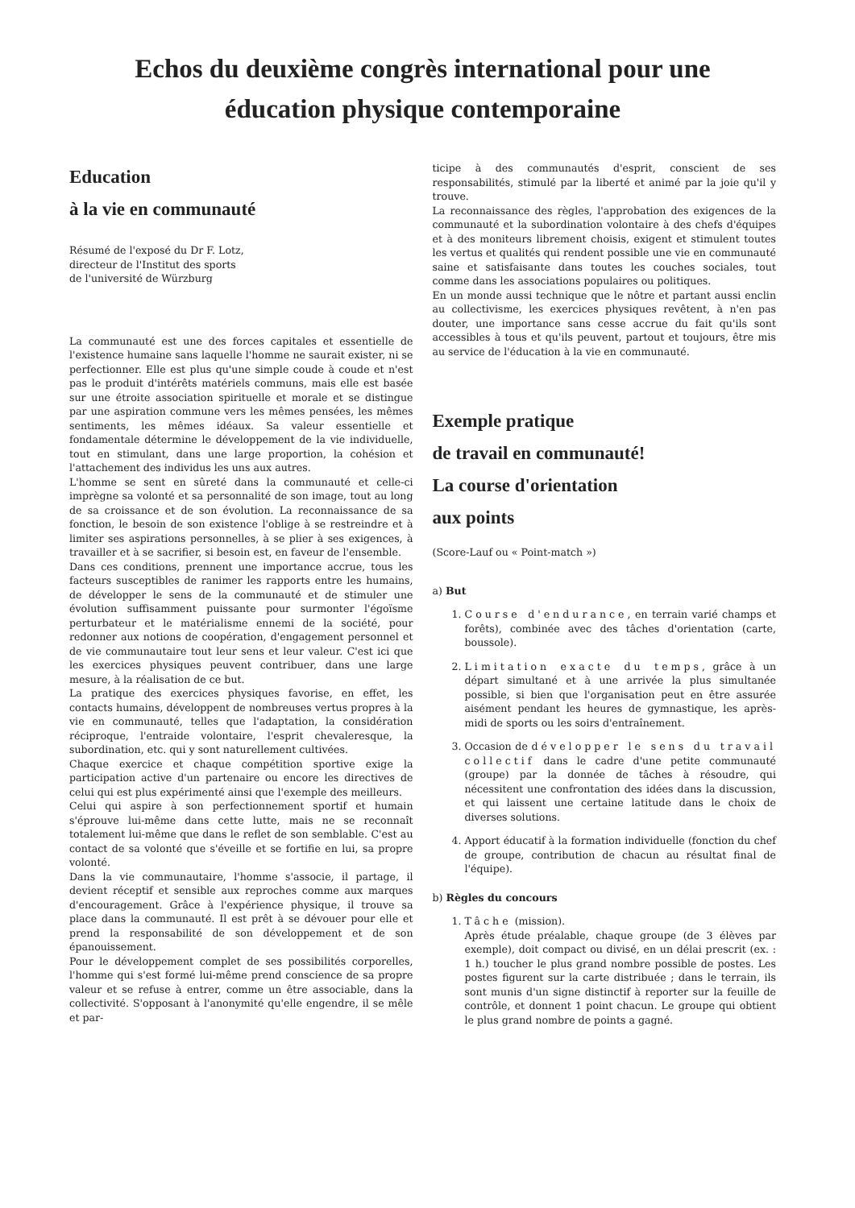Echos du deuxième congrès international pour une
éducation physique contemporaine
Education
à la vie en communauté
Résumé de l'exposé du Dr F. Lotz,
directeur de l'Institut des sports
de l'université de Würzburg
La communauté est une des forces capitales et essentielle de l'existence humaine sans laquelle l'homme ne saurait exister, ni se perfectionner. Elle est plus qu'une simple coude à coude et n'est pas le produit d'intérêts matériels communs, mais elle est basée sur une étroite association spirituelle et morale et se distingue par une aspiration commune vers les mêmes pensées, les mêmes sentiments, les mêmes idéaux. Sa valeur essentielle et fondamentale détermine le développement de la vie individuelle, tout en stimulant, dans une large proportion, la cohésion et l'attachement des individus les uns aux autres.
L'homme se sent en sûreté dans la communauté et celle-ci imprègne sa volonté et sa personnalité de son image, tout au long de sa croissance et de son évolution. La reconnaissance de sa fonction, le besoin de son existence l'oblige à se restreindre et à limiter ses aspirations personnelles, à se plier à ses exigences, à travailler et à se sacrifier, si besoin est, en faveur de l'ensemble.
Dans ces conditions, prennent une importance accrue, tous les facteurs susceptibles de ranimer les rapports entre les humains, de développer le sens de la communauté et de stimuler une évolution suffisamment puissante pour surmonter l'égoïsme perturbateur et le matérialisme ennemi de la société, pour redonner aux notions de coopération, d'engagement personnel et de vie communautaire tout leur sens et leur valeur. C'est ici que les exercices physiques peuvent contribuer, dans une large mesure, à la réalisation de ce but.
La pratique des exercices physiques favorise, en effet, les contacts humains, développent de nombreuses vertus propres à la vie en communauté, telles que l'adaptation, la considération réciproque, l'entraide volontaire, l'esprit chevaleresque, la subordination, etc. qui y sont naturellement cultivées.
Chaque exercice et chaque compétition sportive exige la participation active d'un partenaire ou encore les directives de celui qui est plus expérimenté ainsi que l'exemple des meilleurs.
Celui qui aspire à son perfectionnement sportif et humain s'éprouve lui-même dans cette lutte, mais ne se reconnaît totalement lui-même que dans le reflet de son semblable. C'est au contact de sa volonté que s'éveille et se fortifie en lui, sa propre volonté.
Dans la vie communautaire, l'homme s'associe, il partage, il devient réceptif et sensible aux reproches comme aux marques d'encouragement. Grâce à l'expérience physique, il trouve sa place dans la communauté. Il est prêt à se dévouer pour elle et prend la responsabilité de son développement et de son épanouissement.
Pour le développement complet de ses possibilités corporelles, l'homme qui s'est formé lui-même prend conscience de sa propre valeur et se refuse à entrer, comme un être associable, dans la collectivité. S'opposant à l'anonymité qu'elle engendre, il se mêle et par-
ticipe à des communautés d'esprit, conscient de ses responsabilités, stimulé par la liberté et animé par la joie qu'il y trouve.
La reconnaissance des règles, l'approbation des exigences de la communauté et la subordination volontaire à des chefs d'équipes et à des moniteurs librement choisis, exigent et stimulent toutes les vertus et qualités qui rendent possible une vie en communauté saine et satisfaisante dans toutes les couches sociales, tout comme dans les associations populaires ou politiques.
En un monde aussi technique que le nôtre et partant aussi enclin au collectivisme, les exercices physiques revêtent, à n'en pas douter, une importance sans cesse accrue du fait qu'ils sont accessibles à tous et qu'ils peuvent, partout et toujours, être mis au service de l'éducation à la vie en communauté.
Exemple pratique
de travail en communauté!
La course d'orientation
aux points
(Score-Lauf ou « Point-match »)
a) But
1. Course d'endurance, en terrain varié champs et forêts), combinée avec des tâches d'orientation (carte, boussole).
2. Limitation exacte du temps, grâce à un départ simultané et à une arrivée la plus simultanée possible, si bien que l'organisation peut en être assurée aisément pendant les heures de gymnastique, les après-midi de sports ou les soirs d'entraînement.
3. Occasion de développer le sens du travail collectif dans le cadre d'une petite communauté (groupe) par la donnée de tâches à résoudre, qui nécessitent une confrontation des idées dans la discussion, et qui laissent une certaine latitude dans le choix de diverses solutions.
4. Apport éducatif à la formation individuelle (fonction du chef de groupe, contribution de chacun au résultat final de l'équipe).
b) Règles du concours
1. Tâche (mission).
Après étude préalable, chaque groupe (de 3 élèves par exemple), doit compact ou divisé, en un délai prescrit (ex. : 1 h.) toucher le plus grand nombre possible de postes. Les postes figurent sur la carte distribuée ; dans le terrain, ils sont munis d'un signe distinctif à reporter sur la feuille de contrôle, et donnent 1 point chacun. Le groupe qui obtient le plus grand nombre de points a gagné.